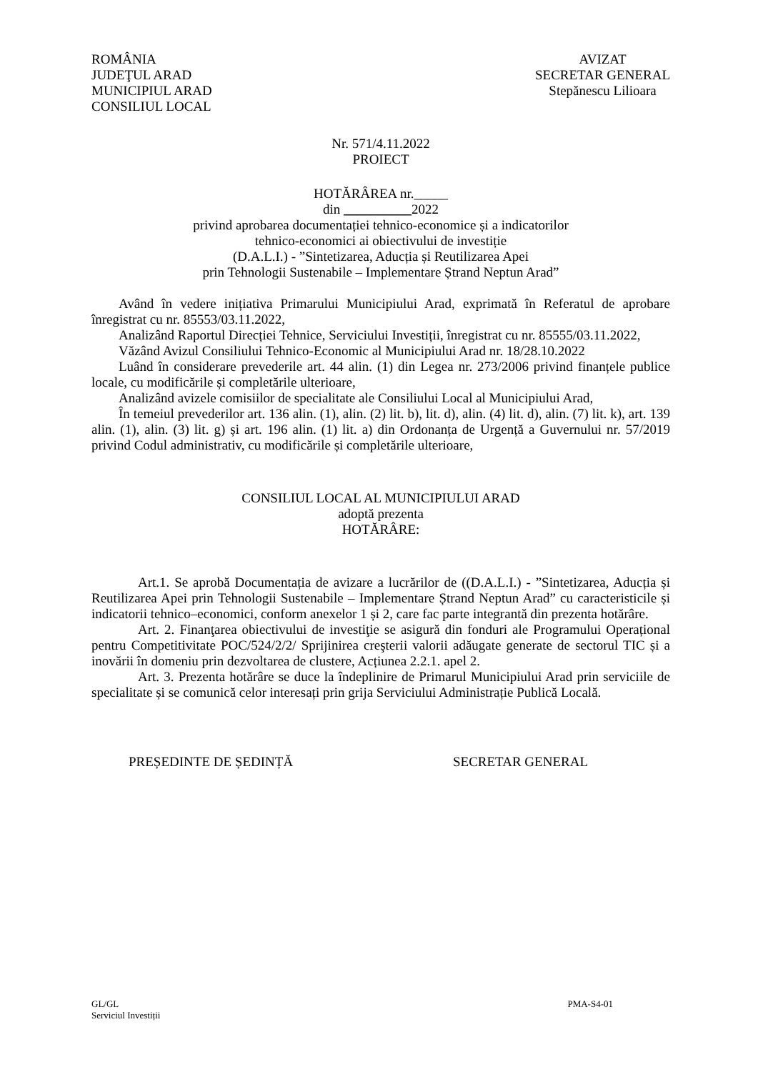ROMÂNIA
JUDEŢUL ARAD
MUNICIPIUL ARAD
CONSILIUL LOCAL
AVIZAT
SECRETAR GENERAL
Stepănescu Lilioara
Nr. 571/4.11.2022
PROIECT
HOTĂRÂREA nr._____
din __________2022
privind aprobarea documentației tehnico-economice și a indicatorilor
tehnico-economici ai obiectivului de investiție
(D.A.L.I.) - ”Sintetizarea, Aducția și Reutilizarea Apei
prin Tehnologii Sustenabile – Implementare Ștrand Neptun Arad”
Având în vedere inițiativa Primarului Municipiului Arad, exprimată în Referatul de aprobare înregistrat cu nr. 85553/03.11.2022,
Analizând Raportul Direcției Tehnice, Serviciului Investiții, înregistrat cu nr. 85555/03.11.2022,
Văzând Avizul Consiliului Tehnico-Economic al Municipiului Arad nr. 18/28.10.2022
Luând în considerare prevederile art. 44 alin. (1) din Legea nr. 273/2006 privind finanțele publice locale, cu modificările și completările ulterioare,
Analizând avizele comisiilor de specialitate ale Consiliului Local al Municipiului Arad,
În temeiul prevederilor art. 136 alin. (1), alin. (2) lit. b), lit. d), alin. (4) lit. d), alin. (7) lit. k), art. 139 alin. (1), alin. (3) lit. g) și art. 196 alin. (1) lit. a) din Ordonanța de Urgență a Guvernului nr. 57/2019 privind Codul administrativ, cu modificările și completările ulterioare,
CONSILIUL LOCAL AL MUNICIPIULUI ARAD
adoptă prezenta
HOTĂRÂRE:
Art.1. Se aprobă Documentația de avizare a lucrărilor de ((D.A.L.I.) - ”Sintetizarea, Aducția și Reutilizarea Apei prin Tehnologii Sustenabile – Implementare Ștrand Neptun Arad” cu caracteristicile și indicatorii tehnico–economici, conform anexelor 1 și 2, care fac parte integrantă din prezenta hotărâre.
Art. 2. Finanţarea obiectivului de investiţie se asigură din fonduri ale Programului Operațional pentru Competitivitate POC/524/2/2/ Sprijinirea creşterii valorii adăugate generate de sectorul TIC și a inovării în domeniu prin dezvoltarea de clustere, Acțiunea 2.2.1. apel 2.
Art. 3. Prezenta hotărâre se duce la îndeplinire de Primarul Municipiului Arad prin serviciile de specialitate și se comunică celor interesați prin grija Serviciului Administrație Publică Locală.
PREȘEDINTE DE ȘEDINȚĂ SECRETAR GENERAL
GL/GL
Serviciul Investiții
PMA-S4-01